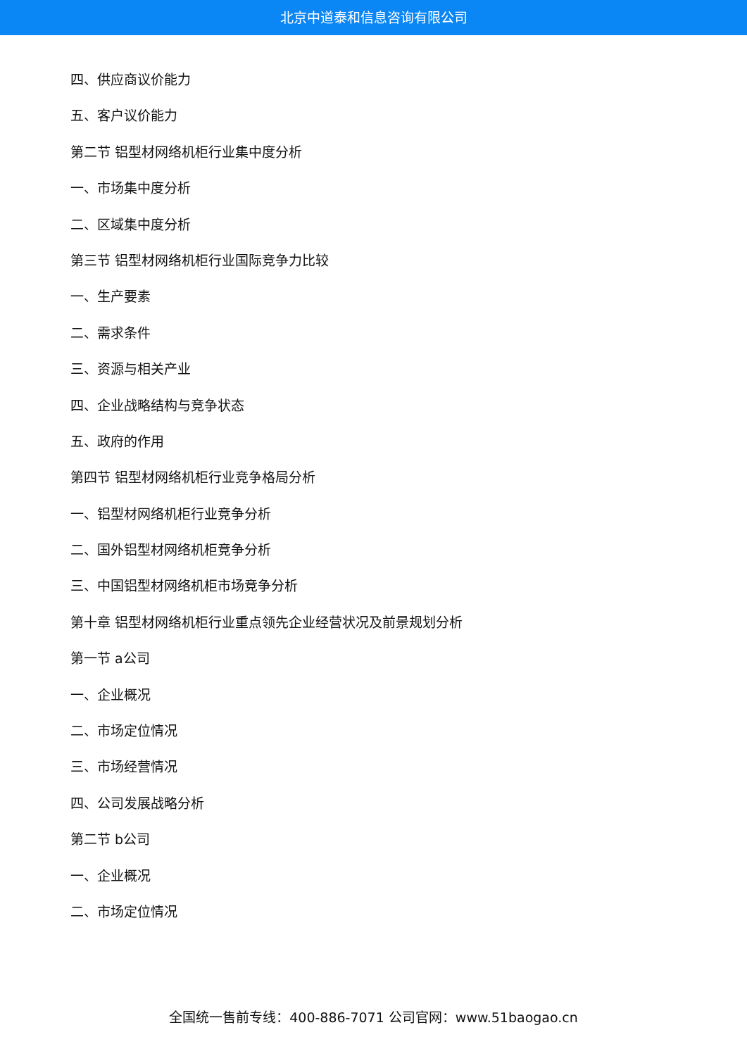北京中道泰和信息咨询有限公司
四、供应商议价能力
五、客户议价能力
第二节 铝型材网络机柜行业集中度分析
一、市场集中度分析
二、区域集中度分析
第三节 铝型材网络机柜行业国际竞争力比较
一、生产要素
二、需求条件
三、资源与相关产业
四、企业战略结构与竞争状态
五、政府的作用
第四节 铝型材网络机柜行业竞争格局分析
一、铝型材网络机柜行业竞争分析
二、国外铝型材网络机柜竞争分析
三、中国铝型材网络机柜市场竞争分析
第十章 铝型材网络机柜行业重点领先企业经营状况及前景规划分析
第一节 a公司
一、企业概况
二、市场定位情况
三、市场经营情况
四、公司发展战略分析
第二节 b公司
一、企业概况
二、市场定位情况
全国统一售前专线：400-886-7071 公司官网：www.51baogao.cn